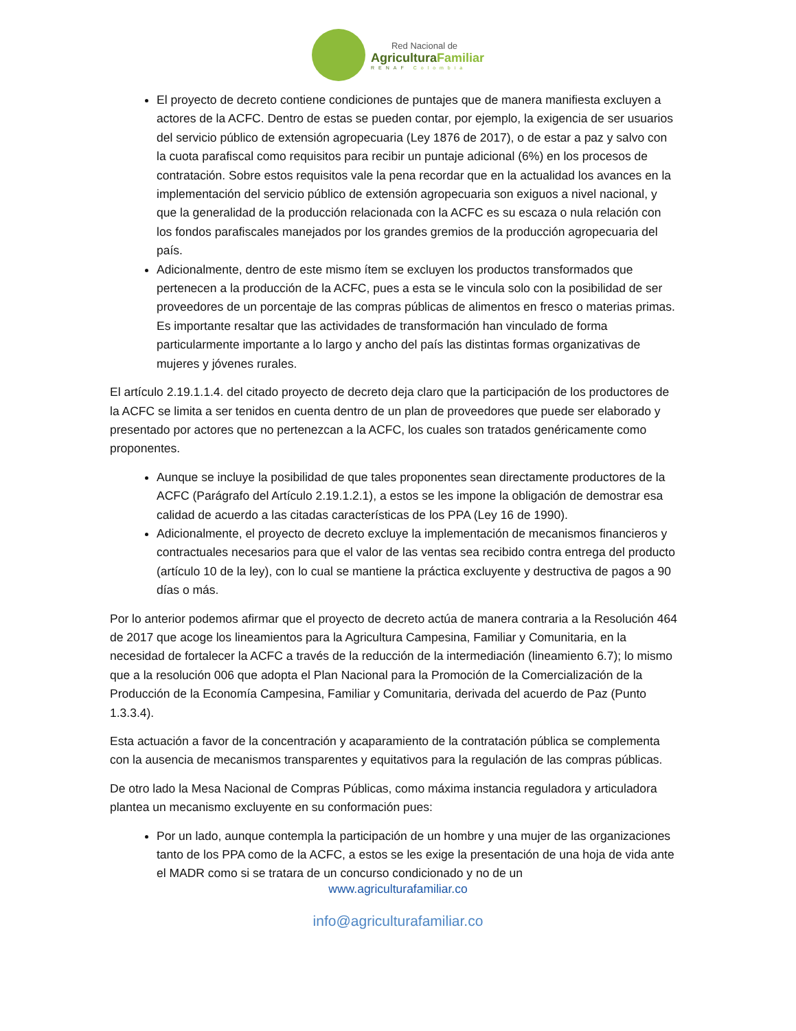Red Nacional de
AgriculturaFamiliar
RENAF Colombia
El proyecto de decreto contiene condiciones de puntajes que de manera manifiesta excluyen a actores de la ACFC. Dentro de estas se pueden contar, por ejemplo, la exigencia de ser usuarios del servicio público de extensión agropecuaria (Ley 1876 de 2017), o de estar a paz y salvo con la cuota parafiscal como requisitos para recibir un puntaje adicional (6%) en los procesos de contratación. Sobre estos requisitos vale la pena recordar que en la actualidad los avances en la implementación del servicio público de extensión agropecuaria son exiguos a nivel nacional, y que la generalidad de la producción relacionada con la ACFC es su escaza o nula relación con los fondos parafiscales manejados por los grandes gremios de la producción agropecuaria del país.
Adicionalmente, dentro de este mismo ítem se excluyen los productos transformados que pertenecen a la producción de la ACFC, pues a esta se le vincula solo con la posibilidad de ser proveedores de un porcentaje de las compras públicas de alimentos en fresco o materias primas. Es importante resaltar que las actividades de transformación han vinculado de forma particularmente importante a lo largo y ancho del país las distintas formas organizativas de mujeres y jóvenes rurales.
El artículo 2.19.1.1.4. del citado proyecto de decreto deja claro que la participación de los productores de la ACFC se limita a ser tenidos en cuenta dentro de un plan de proveedores que puede ser elaborado y presentado por actores que no pertenezcan a la ACFC, los cuales son tratados genéricamente como proponentes.
Aunque se incluye la posibilidad de que tales proponentes sean directamente productores de la ACFC (Parágrafo del Artículo 2.19.1.2.1), a estos se les impone la obligación de demostrar esa calidad de acuerdo a las citadas características de los PPA (Ley 16 de 1990).
Adicionalmente, el proyecto de decreto excluye la implementación de mecanismos financieros y contractuales necesarios para que el valor de las ventas sea recibido contra entrega del producto (artículo 10 de la ley), con lo cual se mantiene la práctica excluyente y destructiva de pagos a 90 días o más.
Por lo anterior podemos afirmar que el proyecto de decreto actúa de manera contraria a la Resolución 464 de 2017 que acoge los lineamientos para la Agricultura Campesina, Familiar y Comunitaria, en la necesidad de fortalecer la ACFC a través de la reducción de la intermediación (lineamiento 6.7); lo mismo que a la resolución 006 que adopta el Plan Nacional para la Promoción de la Comercialización de la Producción de la Economía Campesina, Familiar y Comunitaria, derivada del acuerdo de Paz (Punto 1.3.3.4).
Esta actuación a favor de la concentración y acaparamiento de la contratación pública se complementa con la ausencia de mecanismos transparentes y equitativos para la regulación de las compras públicas.
De otro lado la Mesa Nacional de Compras Públicas, como máxima instancia reguladora y articuladora plantea un mecanismo excluyente en su conformación pues:
Por un lado, aunque contempla la participación de un hombre y una mujer de las organizaciones tanto de los PPA como de la ACFC, a estos se les exige la presentación de una hoja de vida ante el MADR como si se tratara de un concurso condicionado y no de un
www.agriculturafamiliar.co
info@agriculturafamiliar.co